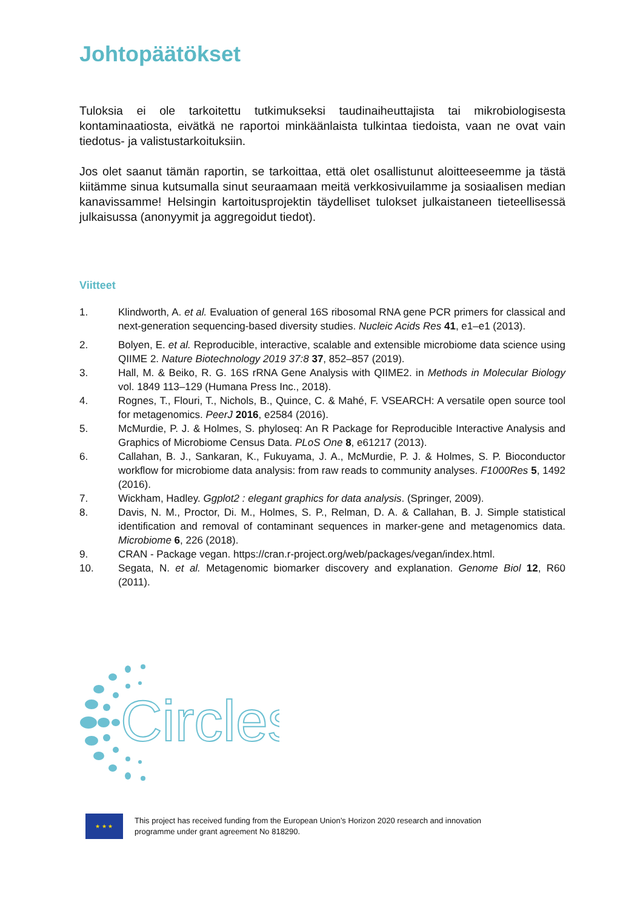Johtopäätökset
Tuloksia ei ole tarkoitettu tutkimukseksi taudinaiheuttajista tai mikrobiologisesta kontaminaatiosta, eivätkä ne raportoi minkäänlaista tulkintaa tiedoista, vaan ne ovat vain tiedotus- ja valistustarkoituksiin.
Jos olet saanut tämän raportin, se tarkoittaa, että olet osallistunut aloitteeseemme ja tästä kiitämme sinua kutsumalla sinut seuraamaan meitä verkkosivuilamme ja sosiaalisen median kanavissamme! Helsingin kartoitusprojektin täydelliset tulokset julkaistaneen tieteellisessä julkaisussa (anonyymit ja aggregoidut tiedot).
Viitteet
1. Klindworth, A. et al. Evaluation of general 16S ribosomal RNA gene PCR primers for classical and next-generation sequencing-based diversity studies. Nucleic Acids Res 41, e1–e1 (2013).
2. Bolyen, E. et al. Reproducible, interactive, scalable and extensible microbiome data science using QIIME 2. Nature Biotechnology 2019 37:8 37, 852–857 (2019).
3. Hall, M. & Beiko, R. G. 16S rRNA Gene Analysis with QIIME2. in Methods in Molecular Biology vol. 1849 113–129 (Humana Press Inc., 2018).
4. Rognes, T., Flouri, T., Nichols, B., Quince, C. & Mahé, F. VSEARCH: A versatile open source tool for metagenomics. PeerJ 2016, e2584 (2016).
5. McMurdie, P. J. & Holmes, S. phyloseq: An R Package for Reproducible Interactive Analysis and Graphics of Microbiome Census Data. PLoS One 8, e61217 (2013).
6. Callahan, B. J., Sankaran, K., Fukuyama, J. A., McMurdie, P. J. & Holmes, S. P. Bioconductor workflow for microbiome data analysis: from raw reads to community analyses. F1000Res 5, 1492 (2016).
7. Wickham, Hadley. Ggplot2 : elegant graphics for data analysis. (Springer, 2009).
8. Davis, N. M., Proctor, Di. M., Holmes, S. P., Relman, D. A. & Callahan, B. J. Simple statistical identification and removal of contaminant sequences in marker-gene and metagenomics data. Microbiome 6, 226 (2018).
9. CRAN - Package vegan. https://cran.r-project.org/web/packages/vegan/index.html.
10. Segata, N. et al. Metagenomic biomarker discovery and explanation. Genome Biol 12, R60 (2011).
Circles
★ ★ ★
This project has received funding from the European Union’s Horizon 2020 research and innovation
programme under grant agreement No 818290.